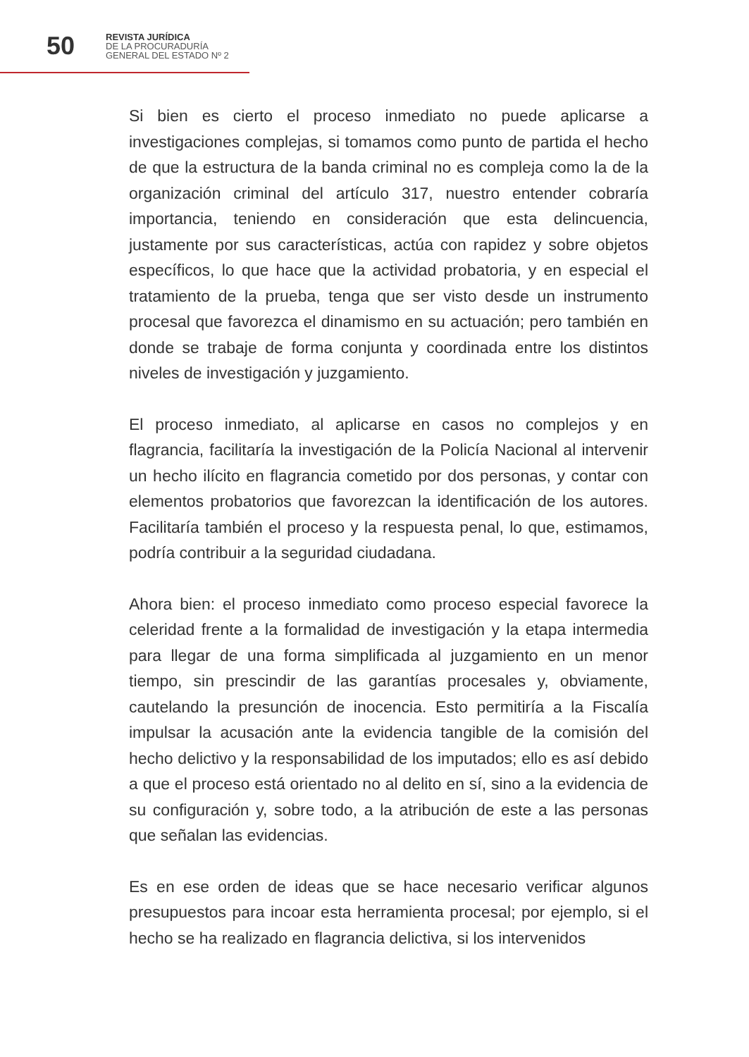50
REVISTA JURÍDICA
DE LA PROCURADURÍA
GENERAL DEL ESTADO Nº 2
Si bien es cierto el proceso inmediato no puede aplicarse a investigaciones complejas, si tomamos como punto de partida el hecho de que la estructura de la banda criminal no es compleja como la de la organización criminal del artículo 317, nuestro entender cobraría importancia, teniendo en consideración que esta delincuencia, justamente por sus características, actúa con rapidez y sobre objetos específicos, lo que hace que la actividad probatoria, y en especial el tratamiento de la prueba, tenga que ser visto desde un instrumento procesal que favorezca el dinamismo en su actuación; pero también en donde se trabaje de forma conjunta y coordinada entre los distintos niveles de investigación y juzgamiento.
El proceso inmediato, al aplicarse en casos no complejos y en flagrancia, facilitaría la investigación de la Policía Nacional al intervenir un hecho ilícito en flagrancia cometido por dos personas, y contar con elementos probatorios que favorezcan la identificación de los autores. Facilitaría también el proceso y la respuesta penal, lo que, estimamos, podría contribuir a la seguridad ciudadana.
Ahora bien: el proceso inmediato como proceso especial favorece la celeridad frente a la formalidad de investigación y la etapa intermedia para llegar de una forma simplificada al juzgamiento en un menor tiempo, sin prescindir de las garantías procesales y, obviamente, cautelando la presunción de inocencia. Esto permitiría a la Fiscalía impulsar la acusación ante la evidencia tangible de la comisión del hecho delictivo y la responsabilidad de los imputados; ello es así debido a que el proceso está orientado no al delito en sí, sino a la evidencia de su configuración y, sobre todo, a la atribución de este a las personas que señalan las evidencias.
Es en ese orden de ideas que se hace necesario verificar algunos presupuestos para incoar esta herramienta procesal; por ejemplo, si el hecho se ha realizado en flagrancia delictiva, si los intervenidos